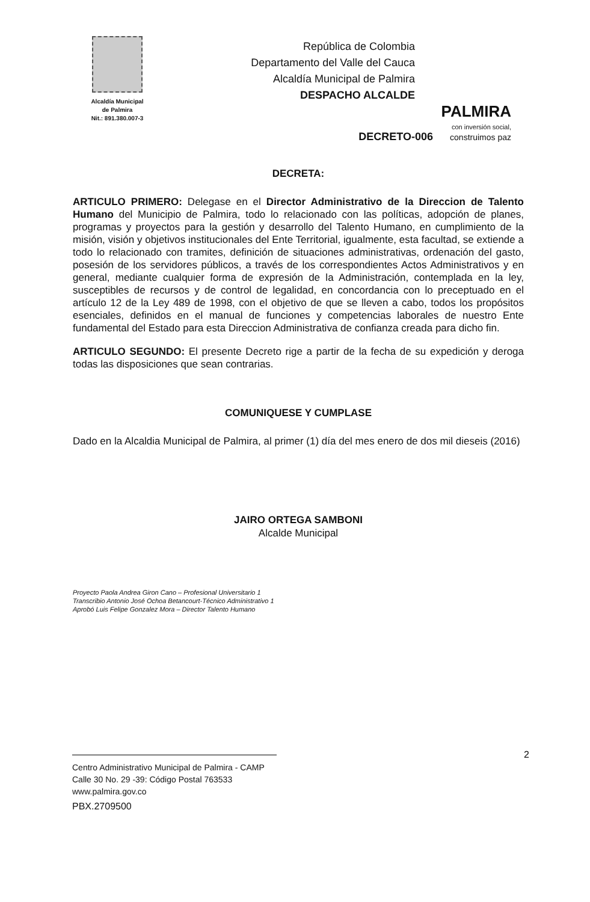Alcaldía Municipal
de Palmira
Nit.: 891.380.007-3
República de Colombia
Departamento del Valle del Cauca
Alcaldía Municipal de Palmira
DESPACHO ALCALDE
PALMIRA
con inversión social,
construimos paz
DECRETO-006
DECRETA:
ARTICULO PRIMERO: Delegase en el Director Administrativo de la Direccion de Talento Humano del Municipio de Palmira, todo lo relacionado con las políticas, adopción de planes, programas y proyectos para la gestión y desarrollo del Talento Humano, en cumplimiento de la misión, visión y objetivos institucionales del Ente Territorial, igualmente, esta facultad, se extiende a todo lo relacionado con tramites, definición de situaciones administrativas, ordenación del gasto, posesión de los servidores públicos, a través de los correspondientes Actos Administrativos y en general, mediante cualquier forma de expresión de la Administración, contemplada en la ley, susceptibles de recursos y de control de legalidad, en concordancia con lo preceptuado en el artículo 12 de la Ley 489 de 1998, con el objetivo de que se lleven a cabo, todos los propósitos esenciales, definidos en el manual de funciones y competencias laborales de nuestro Ente fundamental del Estado para esta Direccion Administrativa de confianza creada para dicho fin.
ARTICULO SEGUNDO: El presente Decreto rige a partir de la fecha de su expedición y deroga todas las disposiciones que sean contrarias.
COMUNIQUESE Y CUMPLASE
Dado en la Alcaldia Municipal de Palmira, al primer (1) día del mes enero de dos mil dieseis (2016)
JAIRO ORTEGA SAMBONI
Alcalde Municipal
Proyecto Paola Andrea Giron Cano – Profesional Universitario 1
Transcribio Antonio José Ochoa Betancourt-Técnico Administrativo 1
Aprobó Luis Felipe Gonzalez Mora – Director Talento Humano
2
Centro Administrativo Municipal de Palmira - CAMP
Calle 30 No. 29 -39: Código Postal 763533
www.palmira.gov.co
PBX.2709500